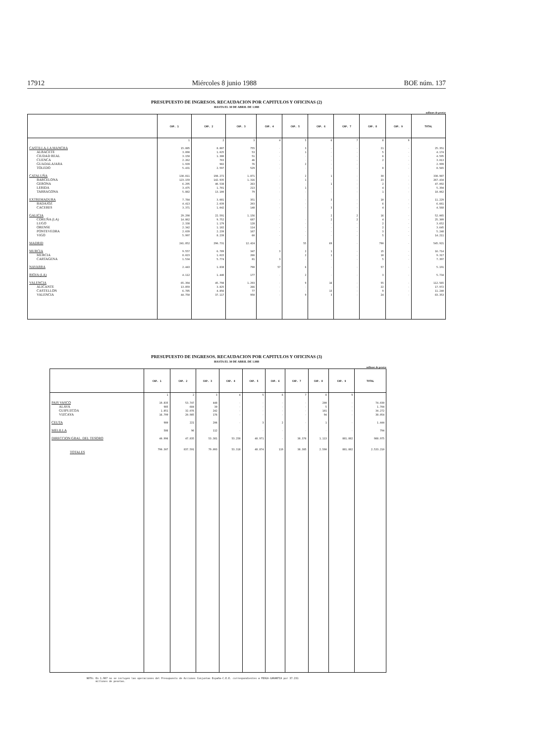17912 Miércoles 8 junio 1988 BOE núm. 137
PRESUPUESTO DE INGRESOS. RECAUDACION POR CAPITULOS Y OFICINAS (2)
HASTA EL 30 DE ABRIL DE 1.988
millones de pesetas
| | CAP. 1 | CAP. 2 | CAP. 3 | CAP. 4 | CAP. 5 | CAP. 6 | CAP. 7 | CAP. 8 | CAP. 9 | TOTAL |
| --- | --- | --- | --- | --- | --- | --- | --- | --- | --- | --- |
| | 1 | 2 | 3 | 4 | 5 | 6 | 7 | 8 | 9 | |
| CASTILLA-LA MANCHA | 15.885 | 8.887 | 755 | - | 3 | - | - | 21 | - | 25.351 |
| ALBACETE | 3.090 | 1.025 | 53 | - | 1 | - | - | 5 | - | 4.174 |
| CIUDAD REAL | 3.158 | 1.380 | 51 | - | - | - | - | 6 | - | 4.595 |
| CUENCA | 2.262 | 703 | 46 | - | - | - | - | 2 | - | 3.013 |
| GUADALAJARA | 1.939 | 982 | 76 | - | 2 | - | - | - | - | 2.999 |
| TOLEDO | 5.431 | 2.597 | 529 | - | - | - | - | 8 | - | 8.565 |
| CATALUÑA | 138.811 | 198.272 | 1.871 | - | 2 | 1 | - | 30 | - | 338.987 |
| BARCELONA | 123.159 | 142.935 | 1.316 | - | 1 | - | - | 23 | - | 267.434 |
| GERONA | 6.295 | 40.538 | 263 | - | - | 1 | - | 2 | - | 47.092 |
| LERIDA | 3.475 | 1.701 | 213 | - | 1 | - | - | 4 | - | 5.394 |
| TARRAGONA | 5.882 | 13.100 | 79 | - | - | - | - | 1 | - | 18.062 |
| EXTREMADURA | 7.784 | 3.081 | 351 | - | - | 3 | - | 10 | - | 11.229 |
| BADAJOZ | 4.413 | 2.039 | 203 | - | - | - | - | 6 | - | 6.661 |
| CACERES | 3.371 | 1.042 | 148 | - | - | 3 | - | 4 | - | 4.568 |
| GALICIA | 29.298 | 22.591 | 1.156 | - | | 2 | 2 | 16 | - | 52.065 |
| CORUÑA (LA) | 14.862 | 9.752 | 687 | - | - | 2 | 2 | 4 | - | 25.309 |
| LUGO | 2.338 | 1.179 | 128 | - | - | - | - | 2 | - | 3.652 |
| ORENSE | 2.342 | 1.182 | 114 | - | - | - | - | 2 | - | 3.645 |
| PONTEVEDRA | 2.039 | 2.239 | 167 | - | - | - | - | 3 | - | 5.248 |
| VIGO | 5.997 | 8.239 | 60 | - | - | - | - | 5 | - | 14.211 |
| MADRID | 241.852 | 290.731 | 12.424 | - | 55 | 69 | - | 790 | - | 545.921 |
| MURCIA | 9.557 | 6.789 | 347 | 3 | 2 | 1 | - | 15 | - | 16.714 |
| MURCIA | 8.023 | 1.015 | 266 | | 2 | 1 | - | 10 | - | 9.317 |
| CARTAGENA | 1.534 | 5.774 | 81 | 3 | - | - | - | 5 | - | 7.397 |
| NAVARRA | 2.443 | 1.838 | 790 | 57 | 6 | - | - | 57 | - | 5.191 |
| RIOJA (LA) | 4.112 | 1.440 | 177 | - | 2 | - | - | 3 | - | 5.734 |
| VALENCIA | 65.394 | 45.798 | 1.293 | - | 9 | 16 | - | 55 | - | 112.565 |
| ALICANTE | 13.859 | 3.825 | 266 | - | - | - | - | 22 | - | 17.972 |
| CASTELLON | 6.785 | 4.856 | 77 | - | - | 13 | - | 9 | - | 11.240 |
| VALENCIA | 44.750 | 37.117 | 950 | - | 9 | 3 | - | 24 | - | 83.353 |
PRESUPUESTO DE INGRESOS. RECAUDACION POR CAPITULOS Y OFICINAS (3)
HASTA EL 30 DE ABRIL DE 1.988
millones de pesetas
| | CAP. 1 | CAP. 2 | CAP. 3 | CAP. 4 | CAP. 5 | CAP. 6 | CAP. 7 | CAP. 8 | CAP. 9 | TOTAL |
| --- | --- | --- | --- | --- | --- | --- | --- | --- | --- | --- |
| | 1 | 2 | 3 | 4 | 5 | 6 | 7 | 8 | 9 | |
| PAIS VASCO | 19.835 | 53.747 | 448 | - | - | - | - | 200 | - | 74.030 |
| ALAVA | 985 | 684 | 30 | - | - | - | - | 5 | - | 1.704 |
| GUIPUZCOA | 1.851 | 32.076 | 242 | - | - | - | - | 101 | - | 34.272 |
| VIZCAYA | 16.799 | 20.985 | 176 | - | - | - | - | 94 | - | 38.054 |
| CEUTA | 980 | 221 | 206 | - | 3 | 2 | - | 1 | - | 1.444 |
| MELILLA | 586 | 96 | 112 | - | - | - | - | - | - | 794 |
| DIRECCION GRAL. DEL TESORO | 40.996 | 47.835 | 53.381 | 53.258 | 48.971 | - | 38.376 | 1.113 | 881.882 | 988.975 |
| TOTALES | 790.307 | 837.591 | 79.093 | 53.318 | 48.874 | 119 | 38.385 | 2.590 | 881.882 | 2.533.210 |
NOTA: En 1.987 no se incluyen las operaciones del Presupuesto de Acciones Conjuntas España-C.E.E. correspondientes a FEOGA-GARANTIA por 37.231
millones de pesetas.